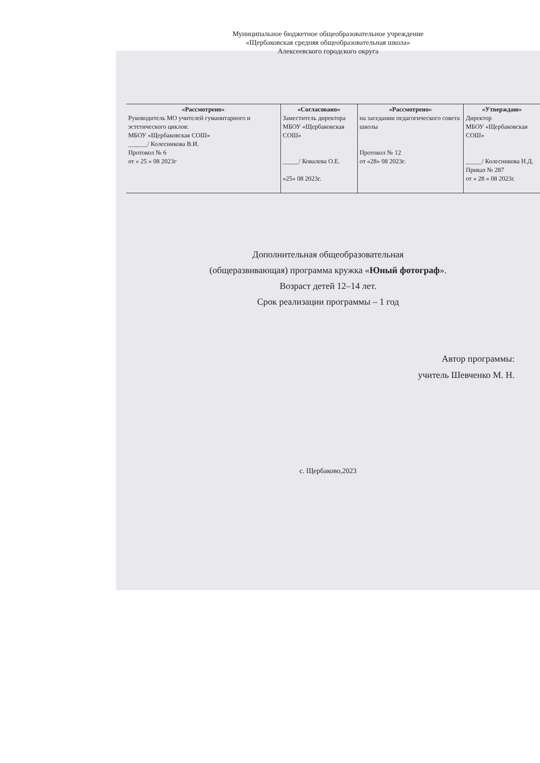Муниципальное бюджетное общеобразовательное учреждение
«Щербаковская средняя общеобразовательная школа»
Алексеевского городского округа
| «Рассмотрено» Руководитель МО учителей гуманитарного и эстетического циклов: МБОУ «Щербаковская СОШ» ______/ Колесникова В.И. Протокол № 6 от « 25 » 08 2023г | «Согласовано» Заместитель директора МБОУ «Щербаковская СОШ» _____/ Ковалева О.Е. «25» 08 2023г. | «Рассмотрено» на заседании педагогического совета школы Протокол № 12 от «28» 08 2023г. | «Утверждаю» Директор МБОУ «Щербаковская СОШ» _____/ Колесникова Н.Д. Приказ № 287 от « 28 » 08 2023г. |
Дополнительная общеобразовательная
(общеразвивающая) программа кружка «Юный фотограф».
Возраст детей 12–14 лет.
Срок реализации программы – 1 год
Автор программы:
учитель Шевченко М. Н.
с. Щербаково,2023